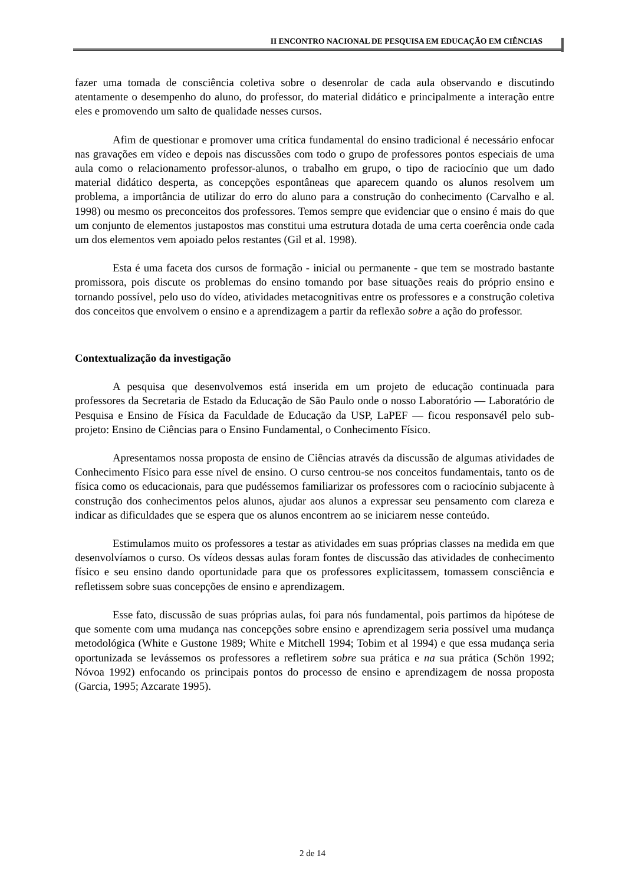II ENCONTRO NACIONAL DE PESQUISA EM EDUCAÇÃO EM CIÊNCIAS
fazer uma tomada de consciência coletiva sobre o desenrolar de cada aula observando e discutindo atentamente o desempenho do aluno, do professor, do material didático e principalmente a interação entre eles e promovendo um salto de qualidade nesses cursos.
Afim de questionar e promover uma crítica fundamental do ensino tradicional é necessário enfocar nas gravações em vídeo e depois nas discussões com todo o grupo de professores pontos especiais de uma aula como o relacionamento professor-alunos, o trabalho em grupo, o tipo de raciocínio que um dado material didático desperta, as concepções espontâneas que aparecem quando os alunos resolvem um problema, a importância de utilizar do erro do aluno para a construção do conhecimento (Carvalho e al. 1998) ou mesmo os preconceitos dos professores. Temos sempre que evidenciar que o ensino é mais do que um conjunto de elementos justapostos mas constitui uma estrutura dotada de uma certa coerência onde cada um dos elementos vem apoiado pelos restantes (Gil et al. 1998).
Esta é uma faceta dos cursos de formação - inicial ou permanente - que tem se mostrado bastante promissora, pois discute os problemas do ensino tomando por base situações reais do próprio ensino e tornando possível, pelo uso do vídeo, atividades metacognitivas entre os professores e a construção coletiva dos conceitos que envolvem o ensino e a aprendizagem a partir da reflexão sobre a ação do professor.
Contextualização da investigação
A pesquisa que desenvolvemos está inserida em um projeto de educação continuada para professores da Secretaria de Estado da Educação de São Paulo onde o nosso Laboratório — Laboratório de Pesquisa e Ensino de Física da Faculdade de Educação da USP, LaPEF — ficou responsavél pelo sub-projeto: Ensino de Ciências para o Ensino Fundamental, o Conhecimento Físico.
Apresentamos nossa proposta de ensino de Ciências através da discussão de algumas atividades de Conhecimento Físico para esse nível de ensino. O curso centrou-se nos conceitos fundamentais, tanto os de física como os educacionais, para que pudéssemos familiarizar os professores com o raciocínio subjacente à construção dos conhecimentos pelos alunos, ajudar aos alunos a expressar seu pensamento com clareza e indicar as dificuldades que se espera que os alunos encontrem ao se iniciarem nesse conteúdo.
Estimulamos muito os professores a testar as atividades em suas próprias classes na medida em que desenvolvíamos o curso. Os vídeos dessas aulas foram fontes de discussão das atividades de conhecimento físico e seu ensino dando oportunidade para que os professores explicitassem, tomassem consciência e refletissem sobre suas concepções de ensino e aprendizagem.
Esse fato, discussão de suas próprias aulas, foi para nós fundamental, pois partimos da hipótese de que somente com uma mudança nas concepções sobre ensino e aprendizagem seria possível uma mudança metodológica (White e Gustone 1989; White e Mitchell 1994; Tobim et al 1994) e que essa mudança seria oportunizada se levássemos os professores a refletirem sobre sua prática e na sua prática (Schön 1992; Nóvoa 1992) enfocando os principais pontos do processo de ensino e aprendizagem de nossa proposta (Garcia, 1995; Azcarate 1995).
2 de 14